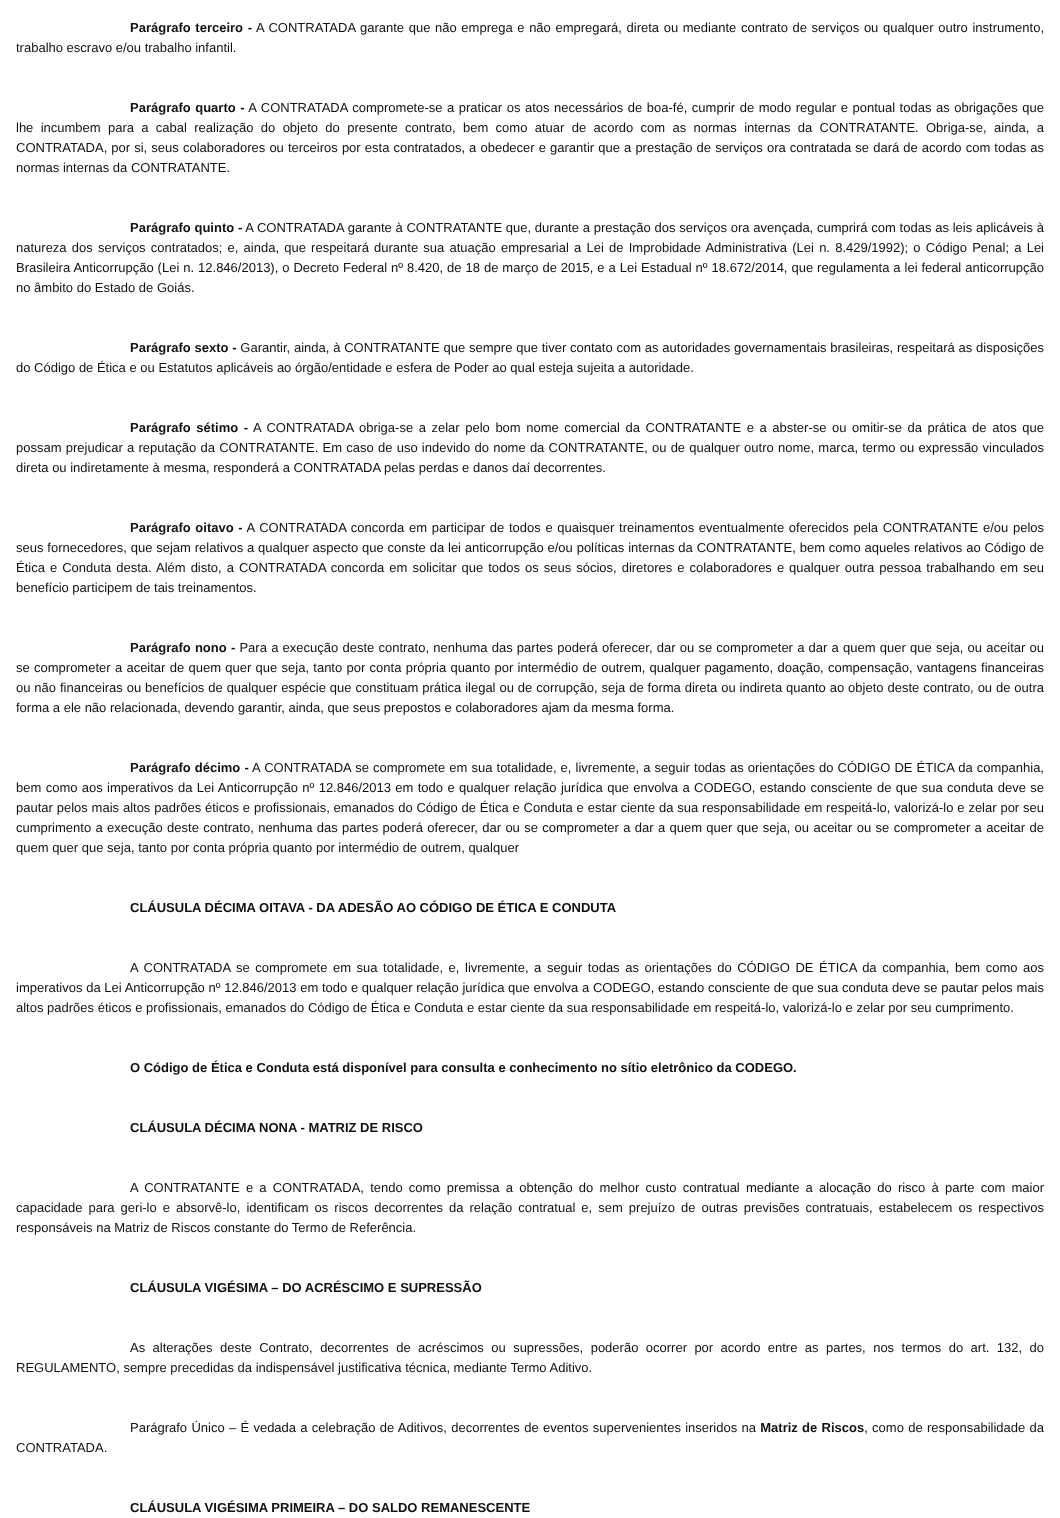Parágrafo terceiro - A CONTRATADA garante que não emprega e não empregará, direta ou mediante contrato de serviços ou qualquer outro instrumento, trabalho escravo e/ou trabalho infantil.
Parágrafo quarto - A CONTRATADA compromete-se a praticar os atos necessários de boa-fé, cumprir de modo regular e pontual todas as obrigações que lhe incumbem para a cabal realização do objeto do presente contrato, bem como atuar de acordo com as normas internas da CONTRATANTE. Obriga-se, ainda, a CONTRATADA, por si, seus colaboradores ou terceiros por esta contratados, a obedecer e garantir que a prestação de serviços ora contratada se dará de acordo com todas as normas internas da CONTRATANTE.
Parágrafo quinto - A CONTRATADA garante à CONTRATANTE que, durante a prestação dos serviços ora avençada, cumprirá com todas as leis aplicáveis à natureza dos serviços contratados; e, ainda, que respeitará durante sua atuação empresarial a Lei de Improbidade Administrativa (Lei n. 8.429/1992); o Código Penal; a Lei Brasileira Anticorrupção (Lei n. 12.846/2013), o Decreto Federal nº 8.420, de 18 de março de 2015, e a Lei Estadual nº 18.672/2014, que regulamenta a lei federal anticorrupção no âmbito do Estado de Goiás.
Parágrafo sexto - Garantir, ainda, à CONTRATANTE que sempre que tiver contato com as autoridades governamentais brasileiras, respeitará as disposições do Código de Ética e ou Estatutos aplicáveis ao órgão/entidade e esfera de Poder ao qual esteja sujeita a autoridade.
Parágrafo sétimo - A CONTRATADA obriga-se a zelar pelo bom nome comercial da CONTRATANTE e a abster-se ou omitir-se da prática de atos que possam prejudicar a reputação da CONTRATANTE. Em caso de uso indevido do nome da CONTRATANTE, ou de qualquer outro nome, marca, termo ou expressão vinculados direta ou indiretamente à mesma, responderá a CONTRATADA pelas perdas e danos daí decorrentes.
Parágrafo oitavo - A CONTRATADA concorda em participar de todos e quaisquer treinamentos eventualmente oferecidos pela CONTRATANTE e/ou pelos seus fornecedores, que sejam relativos a qualquer aspecto que conste da lei anticorrupção e/ou políticas internas da CONTRATANTE, bem como aqueles relativos ao Código de Ética e Conduta desta. Além disto, a CONTRATADA concorda em solicitar que todos os seus sócios, diretores e colaboradores e qualquer outra pessoa trabalhando em seu benefício participem de tais treinamentos.
Parágrafo nono - Para a execução deste contrato, nenhuma das partes poderá oferecer, dar ou se comprometer a dar a quem quer que seja, ou aceitar ou se comprometer a aceitar de quem quer que seja, tanto por conta própria quanto por intermédio de outrem, qualquer pagamento, doação, compensação, vantagens financeiras ou não financeiras ou benefícios de qualquer espécie que constituam prática ilegal ou de corrupção, seja de forma direta ou indireta quanto ao objeto deste contrato, ou de outra forma a ele não relacionada, devendo garantir, ainda, que seus prepostos e colaboradores ajam da mesma forma.
Parágrafo décimo - A CONTRATADA se compromete em sua totalidade, e, livremente, a seguir todas as orientações do CÓDIGO DE ÉTICA da companhia, bem como aos imperativos da Lei Anticorrupção nº 12.846/2013 em todo e qualquer relação jurídica que envolva a CODEGO, estando consciente de que sua conduta deve se pautar pelos mais altos padrões éticos e profissionais, emanados do Código de Ética e Conduta e estar ciente da sua responsabilidade em respeitá-lo, valorizá-lo e zelar por seu cumprimento a execução deste contrato, nenhuma das partes poderá oferecer, dar ou se comprometer a dar a quem quer que seja, ou aceitar ou se comprometer a aceitar de quem quer que seja, tanto por conta própria quanto por intermédio de outrem, qualquer
CLÁUSULA DÉCIMA OITAVA - DA ADESÃO AO CÓDIGO DE ÉTICA E CONDUTA
A CONTRATADA se compromete em sua totalidade, e, livremente, a seguir todas as orientações do CÓDIGO DE ÉTICA da companhia, bem como aos imperativos da Lei Anticorrupção nº 12.846/2013 em todo e qualquer relação jurídica que envolva a CODEGO, estando consciente de que sua conduta deve se pautar pelos mais altos padrões éticos e profissionais, emanados do Código de Ética e Conduta e estar ciente da sua responsabilidade em respeitá-lo, valorizá-lo e zelar por seu cumprimento.
O Código de Ética e Conduta está disponível para consulta e conhecimento no sítio eletrônico da CODEGO.
CLÁUSULA DÉCIMA NONA - MATRIZ DE RISCO
A CONTRATANTE e a CONTRATADA, tendo como premissa a obtenção do melhor custo contratual mediante a alocação do risco à parte com maior capacidade para geri-lo e absorvê-lo, identificam os riscos decorrentes da relação contratual e, sem prejuízo de outras previsões contratuais, estabelecem os respectivos responsáveis na Matriz de Riscos constante do Termo de Referência.
CLÁUSULA VIGÉSIMA – DO ACRÉSCIMO E SUPRESSÃO
As alterações deste Contrato, decorrentes de acréscimos ou supressões, poderão ocorrer por acordo entre as partes, nos termos do art. 132, do REGULAMENTO, sempre precedidas da indispensável justificativa técnica, mediante Termo Aditivo.
Parágrafo Único – É vedada a celebração de Aditivos, decorrentes de eventos supervenientes inseridos na Matriz de Riscos, como de responsabilidade da CONTRATADA.
CLÁUSULA VIGÉSIMA PRIMEIRA – DO SALDO REMANESCENTE